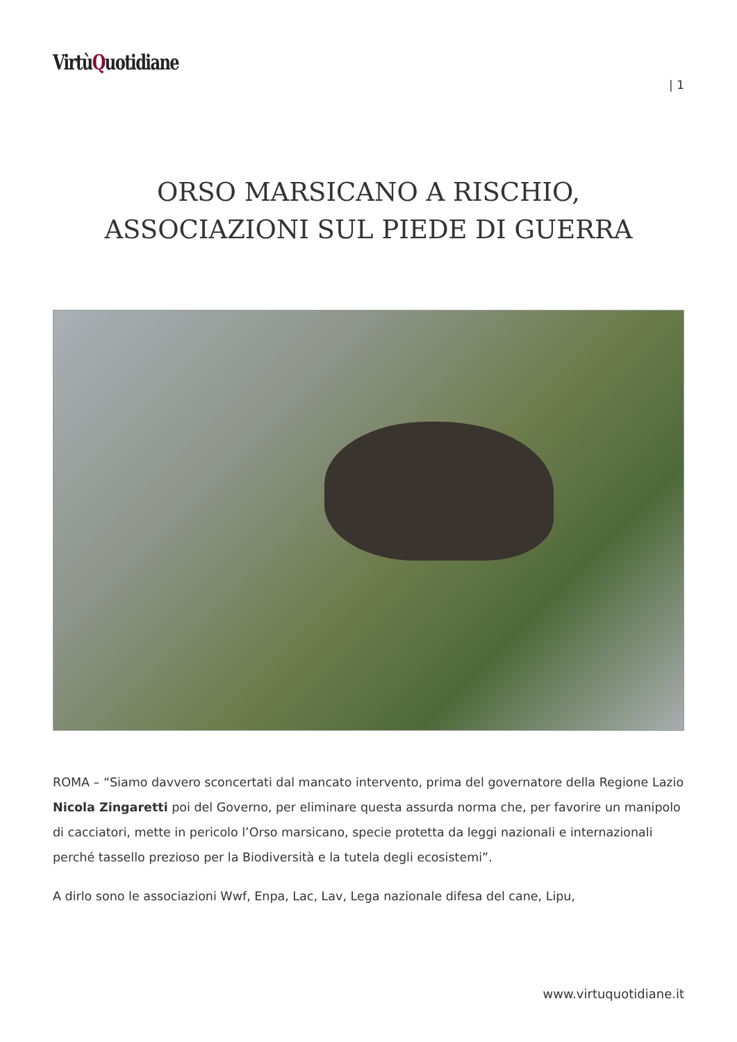VirtùQuotidiane
| 1
ORSO MARSICANO A RISCHIO, ASSOCIAZIONI SUL PIEDE DI GUERRA
ROMA – “Siamo davvero sconcertati dal mancato intervento, prima del governatore della Regione Lazio Nicola Zingaretti poi del Governo, per eliminare questa assurda norma che, per favorire un manipolo di cacciatori, mette in pericolo l’Orso marsicano, specie protetta da leggi nazionali e internazionali perché tassello prezioso per la Biodiversità e la tutela degli ecosistemi”.
A dirlo sono le associazioni Wwf, Enpa, Lac, Lav, Lega nazionale difesa del cane, Lipu,
www.virtuquotidiane.it